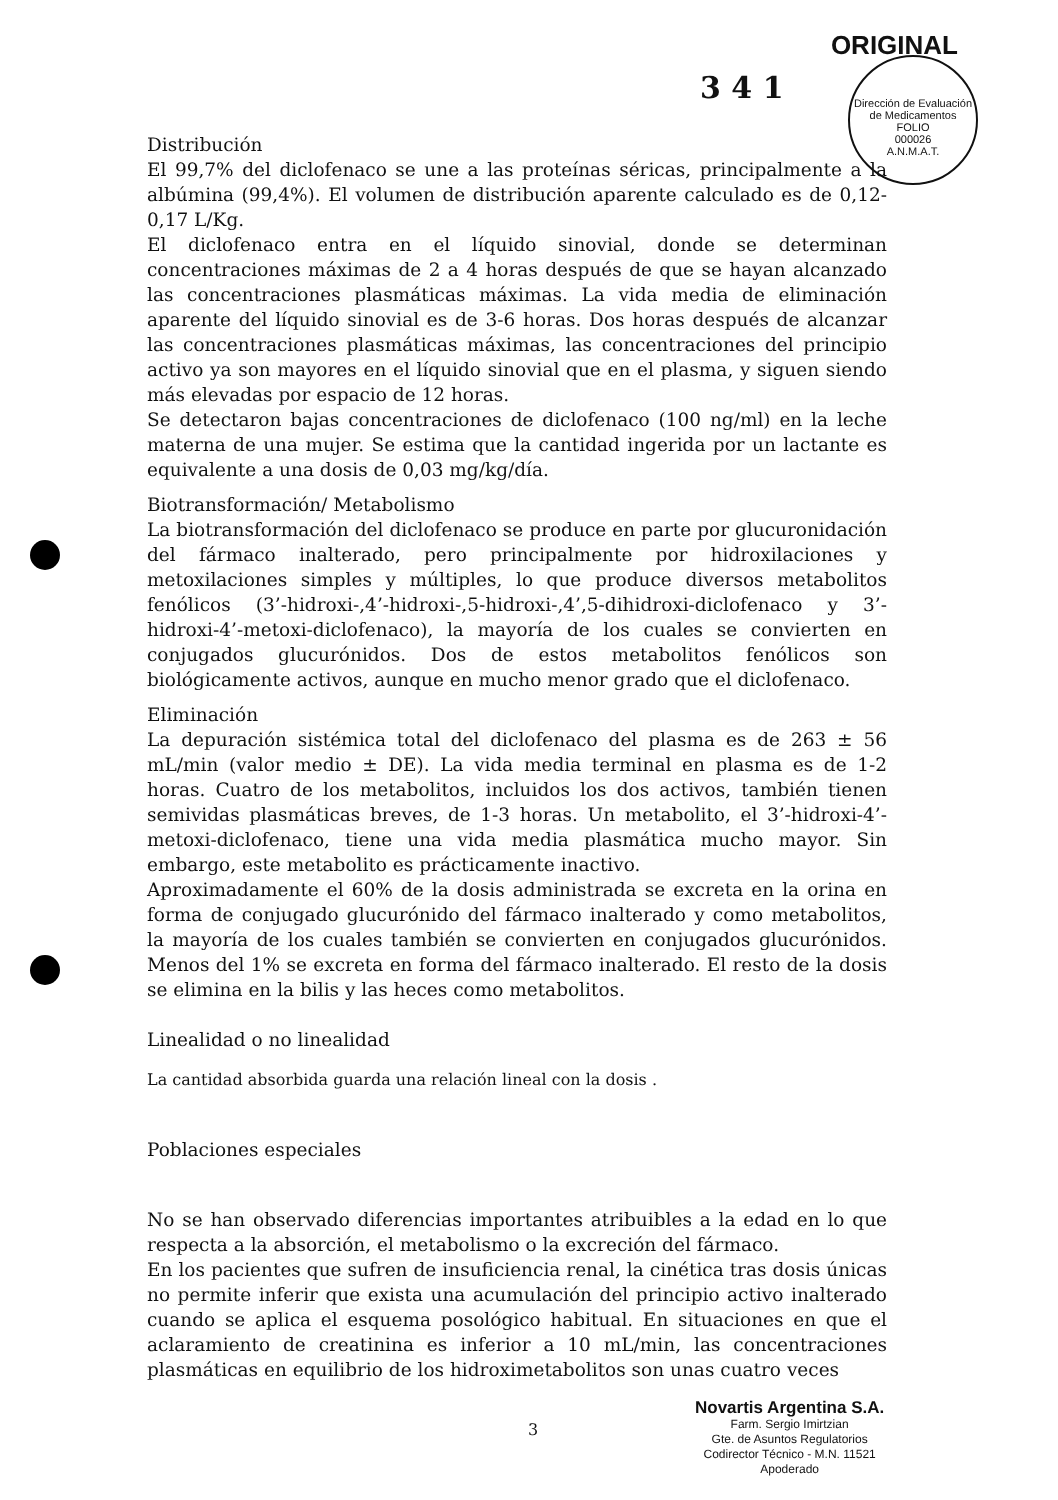ORIGINAL
3 4 1
Dirección de Evaluación de Medicamentos
FOLIO
000026
A.N.M.A.T.
Distribución
El 99,7% del diclofenaco se une a las proteínas séricas, principalmente a la albúmina (99,4%). El volumen de distribución aparente calculado es de 0,12-0,17 L/Kg.
El diclofenaco entra en el líquido sinovial, donde se determinan concentraciones máximas de 2 a 4 horas después de que se hayan alcanzado las concentraciones plasmáticas máximas. La vida media de eliminación aparente del líquido sinovial es de 3-6 horas. Dos horas después de alcanzar las concentraciones plasmáticas máximas, las concentraciones del principio activo ya son mayores en el líquido sinovial que en el plasma, y siguen siendo más elevadas por espacio de 12 horas.
Se detectaron bajas concentraciones de diclofenaco (100 ng/ml) en la leche materna de una mujer. Se estima que la cantidad ingerida por un lactante es equivalente a una dosis de 0,03 mg/kg/día.
Biotransformación/ Metabolismo
La biotransformación del diclofenaco se produce en parte por glucuronidación del fármaco inalterado, pero principalmente por hidroxilaciones y metoxilaciones simples y múltiples, lo que produce diversos metabolitos fenólicos (3’-hidroxi-,4’-hidroxi-,5-hidroxi-,4’,5-dihidroxi-diclofenaco y 3’-hidroxi-4’-metoxi-diclofenaco), la mayoría de los cuales se convierten en conjugados glucurónidos. Dos de estos metabolitos fenólicos son biológicamente activos, aunque en mucho menor grado que el diclofenaco.
Eliminación
La depuración sistémica total del diclofenaco del plasma es de 263 ± 56 mL/min (valor medio ± DE). La vida media terminal en plasma es de 1-2 horas. Cuatro de los metabolitos, incluidos los dos activos, también tienen semividas plasmáticas breves, de 1-3 horas. Un metabolito, el 3’-hidroxi-4’-metoxi-diclofenaco, tiene una vida media plasmática mucho mayor. Sin embargo, este metabolito es prácticamente inactivo.
Aproximadamente el 60% de la dosis administrada se excreta en la orina en forma de conjugado glucurónido del fármaco inalterado y como metabolitos, la mayoría de los cuales también se convierten en conjugados glucurónidos. Menos del 1% se excreta en forma del fármaco inalterado. El resto de la dosis se elimina en la bilis y las heces como metabolitos.
Linealidad o no linealidad
La cantidad absorbida guarda una relación lineal con la dosis .
Poblaciones especiales
No se han observado diferencias importantes atribuibles a la edad en lo que respecta a la absorción, el metabolismo o la excreción del fármaco.
En los pacientes que sufren de insuficiencia renal, la cinética tras dosis únicas no permite inferir que exista una acumulación del principio activo inalterado cuando se aplica el esquema posológico habitual. En situaciones en que el aclaramiento de creatinina es inferior a 10 mL/min, las concentraciones plasmáticas en equilibrio de los hidroximetabolitos son unas cuatro veces
3
Novartis Argentina S.A.
Farm. Sergio Imirtzian
Gte. de Asuntos Regulatorios
Codirector Técnico - M.N. 11521
Apoderado